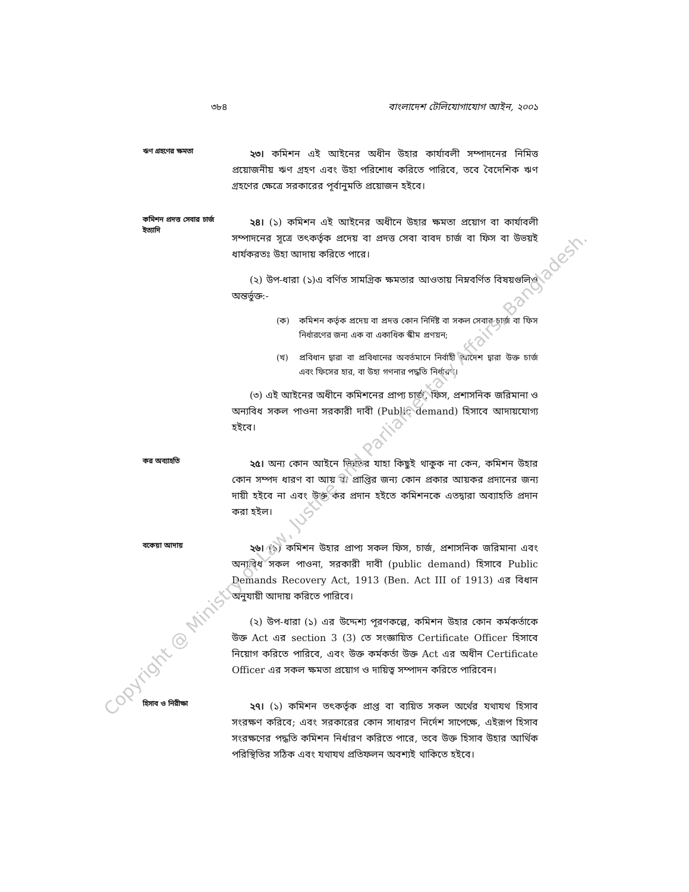৩৮৪ বাংলাদেশ টেলিযোগাযোগ আইন, ২০০১
ঋণ গ্রহণের ক্ষমতা
২৩। কমিশন এই আইনের অধীন উহার কার্যাবলী সম্পাদনের নিমিত্ত প্রয়োজনীয় ঋণ গ্রহণ এবং উহা পরিশোধ করিতে পারিবে, তবে বৈদেশিক ঋণ গ্রহণের ক্ষেত্রে সরকারের পূর্বানুমতি প্রয়োজন হইবে।
কমিশন প্রদত্ত সেবার চার্জ ইত্যাদি
২৪। (১) কমিশন এই আইনের অধীনে উহার ক্ষমতা প্রয়োগ বা কার্যাবলী সম্পাদনের সূত্রে তৎকর্তৃক প্রদেয় বা প্রদত্ত সেবা বাবদ চার্জ বা ফিস বা উভয়ই ধার্যকরতঃ উহা আদায় করিতে পারে।
(২) উপ-ধারা (১)এ বর্ণিত সামগ্রিক ক্ষমতার আওতায় নিম্নবর্ণিত বিষয়গুলিও অন্তর্ভুক্ত:-
(ক) কমিশন কর্তৃক প্রদেয় বা প্রদত্ত কোন নির্দিষ্ট বা সকল সেবার চার্জ বা ফিস নির্ধারণের জন্য এক বা একাধিক স্কীম প্রণয়ন;
(খ) প্রবিধান দ্বারা বা প্রবিধানের অবর্তমানে নির্বাহী আদেশ দ্বারা উক্ত চার্জ এবং ফিসের হার, বা উহা গণনার পদ্ধতি নির্ধারণ।
(৩) এই আইনের অধীনে কমিশনের প্রাপ্য চার্জ, ফিস, প্রশাসনিক জরিমানা ও অন্যবিধ সকল পাওনা সরকারী দাবী (Public demand) হিসাবে আদায়যোগ্য হইবে।
কর অব্যাহতি
২৫। অন্য কোন আইনে ভিন্নতর যাহা কিছুই থাকুক না কেন, কমিশন উহার কোন সম্পদ ধারণ বা আয় বা প্রাপ্তির জন্য কোন প্রকার আয়কর প্রদানের জন্য দায়ী হইবে না এবং উক্ত কর প্রদান হইতে কমিশনকে এতদ্বারা অব্যাহতি প্রদান করা হইল।
বকেয়া আদায়
২৬। (১) কমিশন উহার প্রাপ্য সকল ফিস, চার্জ, প্রশাসনিক জরিমানা এবং অন্যবিধ সকল পাওনা, সরকারী দাবী (public demand) হিসাবে Public Demands Recovery Act, 1913 (Ben. Act III of 1913) এর বিধান অনুযায়ী আদায় করিতে পারিবে।
(২) উপ-ধারা (১) এর উদ্দেশ্য পূরণকল্পে, কমিশন উহার কোন কর্মকর্তাকে উক্ত Act এর section 3 (3) তে সংজ্ঞায়িত Certificate Officer হিসাবে নিয়োগ করিতে পারিবে, এবং উক্ত কর্মকর্তা উক্ত Act এর অধীন Certificate Officer এর সকল ক্ষমতা প্রয়োগ ও দায়িত্ব সম্পাদন করিতে পারিবেন।
হিসাব ও নিরীক্ষা
২৭। (১) কমিশন তৎকর্তৃক প্রাপ্ত বা ব্যয়িত সকল অর্থের যথাযথ হিসাব সংরক্ষণ করিবে; এবং সরকারের কোন সাধারণ নির্দেশ সাপেক্ষে, এইরূপ হিসাব সংরক্ষণের পদ্ধতি কমিশন নির্ধারণ করিতে পারে, তবে উক্ত হিসাব উহার আর্থিক পরিস্থিতির সঠিক এবং যথাযথ প্রতিফলন অবশ্যই থাকিতে হইবে।
Copyright @ Ministry of Law, Justice and Parliamentary Affairs, Bangladesh.